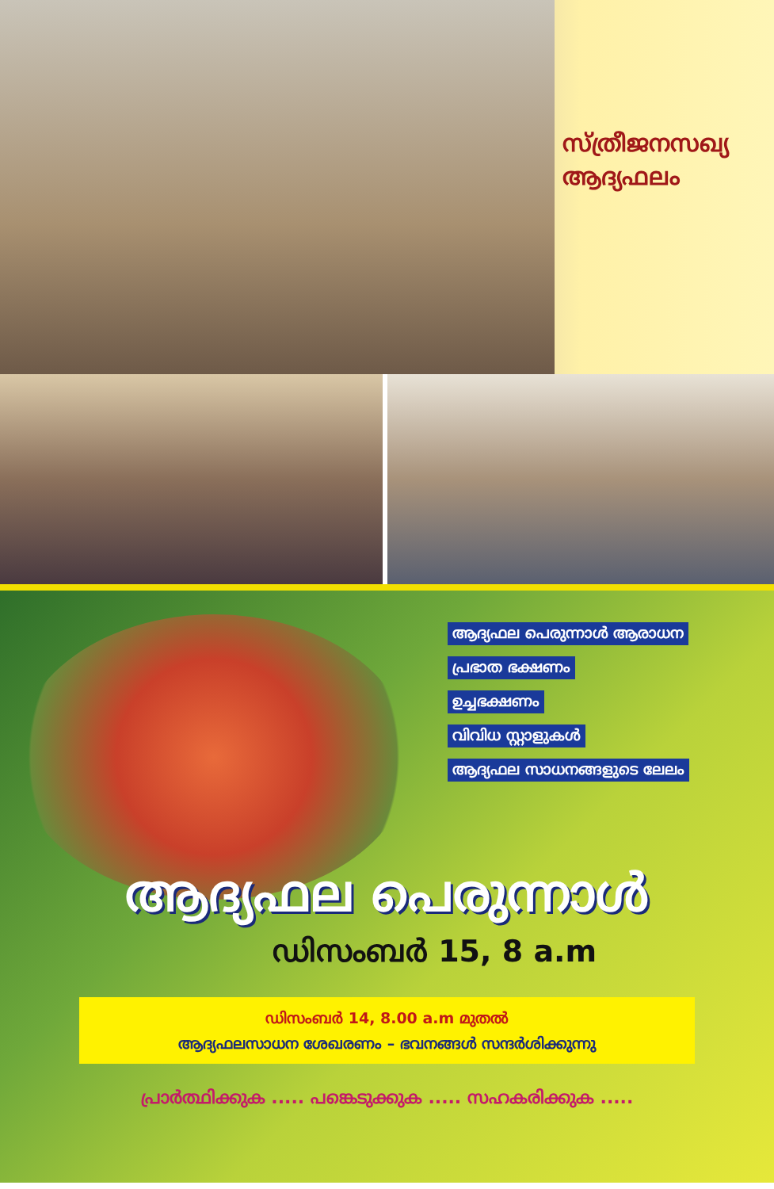സ്ത്രീജനസഖ്യ
ആദ്യഫലം
ആദ്യഫല പെരുന്നാൾ ആരാധന
പ്രഭാത ഭക്ഷണം
ഉച്ചഭക്ഷണം
വിവിധ സ്റ്റാളുകൾ
ആദ്യഫല സാധനങ്ങളുടെ ലേലം
ആദ്യഫല പെരുന്നാൾ
ഡിസംബർ 15, 8 a.m
ഡിസംബർ 14, 8.00 a.m മുതൽ
ആദ്യഫലസാധന ശേഖരണം – ഭവനങ്ങൾ സന്ദർശിക്കുന്നു
പ്രാർത്ഥിക്കുക ..... പങ്കെടുക്കുക ..... സഹകരിക്കുക .....